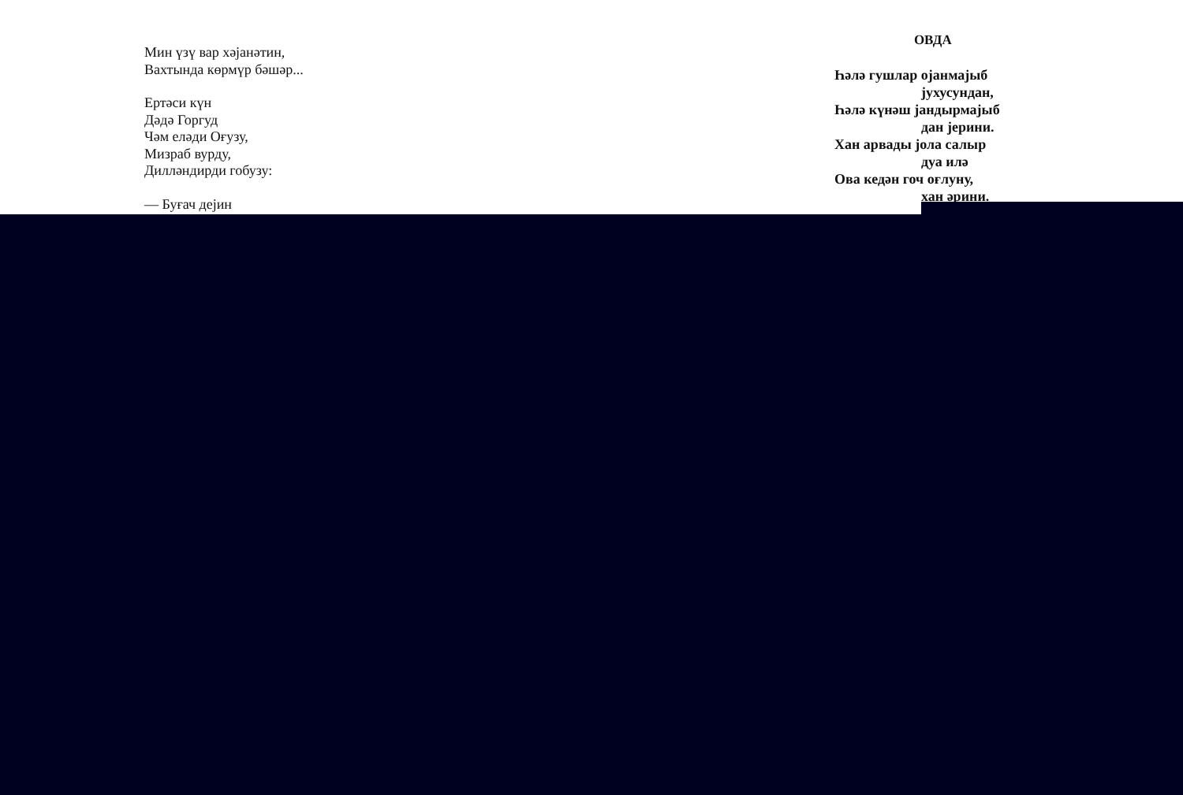Мин үзү вар хәјанәтин,
Вахтында көрмүр бәшәр...
Ертәси күн
Дәдә Горгуд
Чәм еләди Оғузу,
Мизраб вурду,
Дилләндирди гобузу:
— Буғач дејин
ОВДА
Һәлә гушлар ојанмајыб
јухусундан,
Һәлә күнәш јандырмајыб
дан јерини.
Хан арвады јола салыр
дуа илә
Ова кедән гоч оғлуну,
хан әрини.